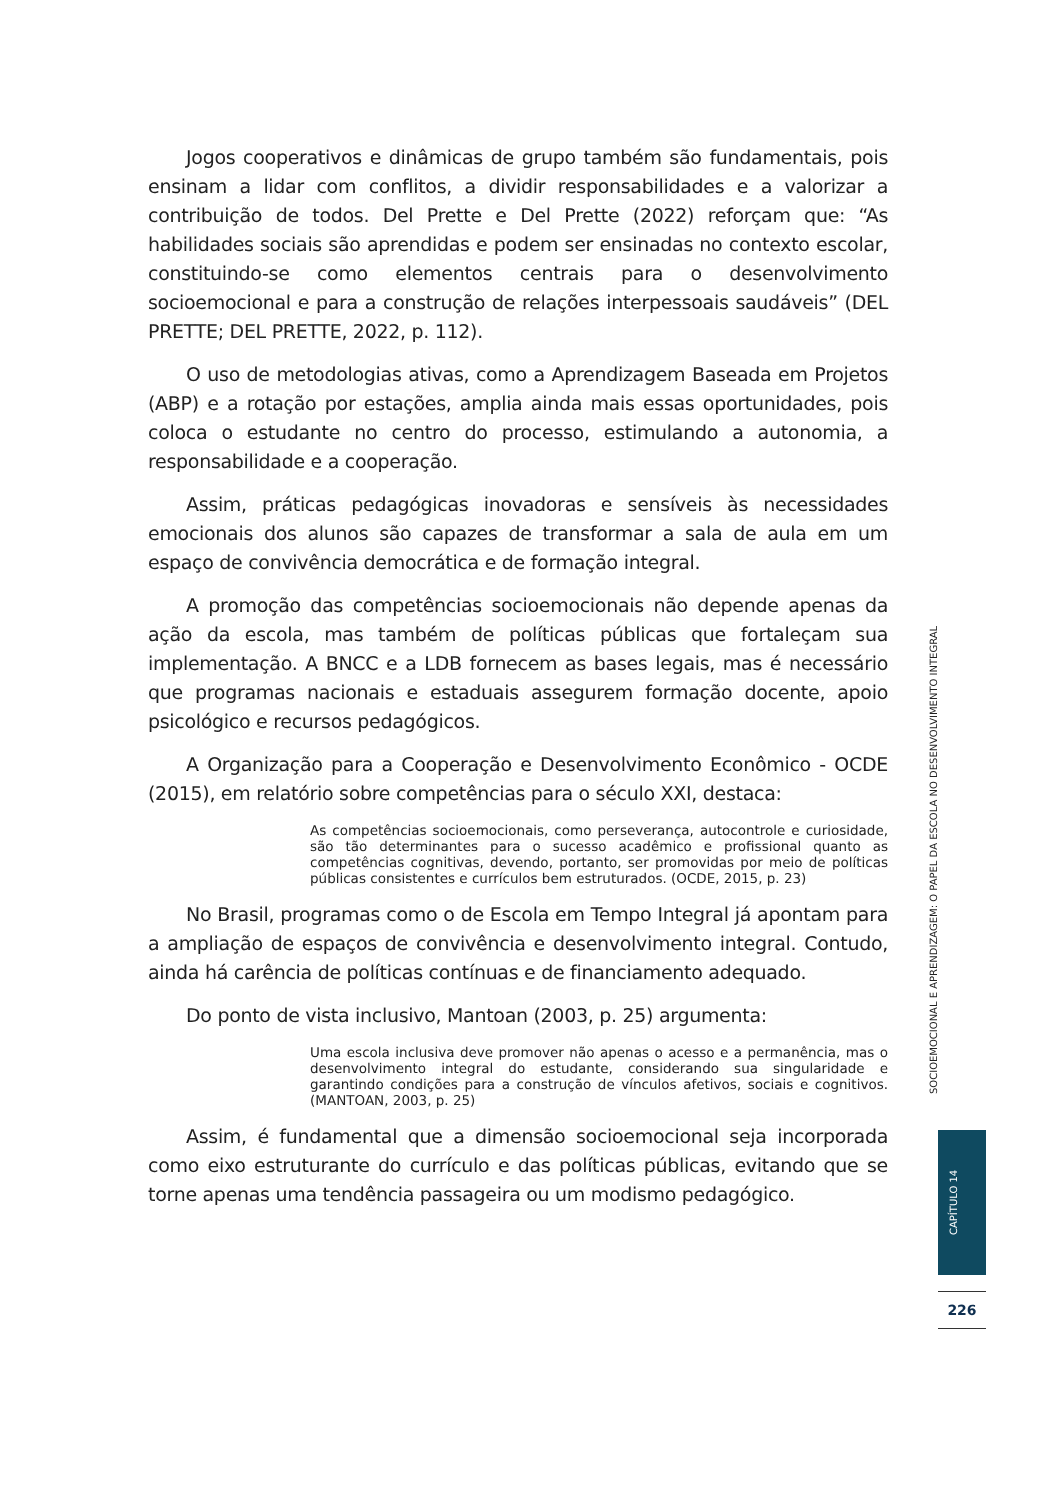Jogos cooperativos e dinâmicas de grupo também são fundamentais, pois ensinam a lidar com conflitos, a dividir responsabilidades e a valorizar a contribuição de todos. Del Prette e Del Prette (2022) reforçam que: “As habilidades sociais são aprendidas e podem ser ensinadas no contexto escolar, constituindo-se como elementos centrais para o desenvolvimento socioemocional e para a construção de relações interpessoais saudáveis” (DEL PRETTE; DEL PRETTE, 2022, p. 112).
O uso de metodologias ativas, como a Aprendizagem Baseada em Projetos (ABP) e a rotação por estações, amplia ainda mais essas oportunidades, pois coloca o estudante no centro do processo, estimulando a autonomia, a responsabilidade e a cooperação.
Assim, práticas pedagógicas inovadoras e sensíveis às necessidades emocionais dos alunos são capazes de transformar a sala de aula em um espaço de convivência democrática e de formação integral.
A promoção das competências socioemocionais não depende apenas da ação da escola, mas também de políticas públicas que fortaleçam sua implementação. A BNCC e a LDB fornecem as bases legais, mas é necessário que programas nacionais e estaduais assegurem formação docente, apoio psicológico e recursos pedagógicos.
A Organização para a Cooperação e Desenvolvimento Econômico - OCDE (2015), em relatório sobre competências para o século XXI, destaca:
As competências socioemocionais, como perseverança, autocontrole e curiosidade, são tão determinantes para o sucesso acadêmico e profissional quanto as competências cognitivas, devendo, portanto, ser promovidas por meio de políticas públicas consistentes e currículos bem estruturados. (OCDE, 2015, p. 23)
No Brasil, programas como o de Escola em Tempo Integral já apontam para a ampliação de espaços de convivência e desenvolvimento integral. Contudo, ainda há carência de políticas contínuas e de financiamento adequado.
Do ponto de vista inclusivo, Mantoan (2003, p. 25) argumenta:
Uma escola inclusiva deve promover não apenas o acesso e a permanência, mas o desenvolvimento integral do estudante, considerando sua singularidade e garantindo condições para a construção de vínculos afetivos, sociais e cognitivos. (MANTOAN, 2003, p. 25)
Assim, é fundamental que a dimensão socioemocional seja incorporada como eixo estruturante do currículo e das políticas públicas, evitando que se torne apenas uma tendência passageira ou um modismo pedagógico.
SOCIOEMOCIONAL E APRENDIZAGEM: O PAPEL DA ESCOLA NO DESENVOLVIMENTO INTEGRAL
CAPÍTULO 14
226